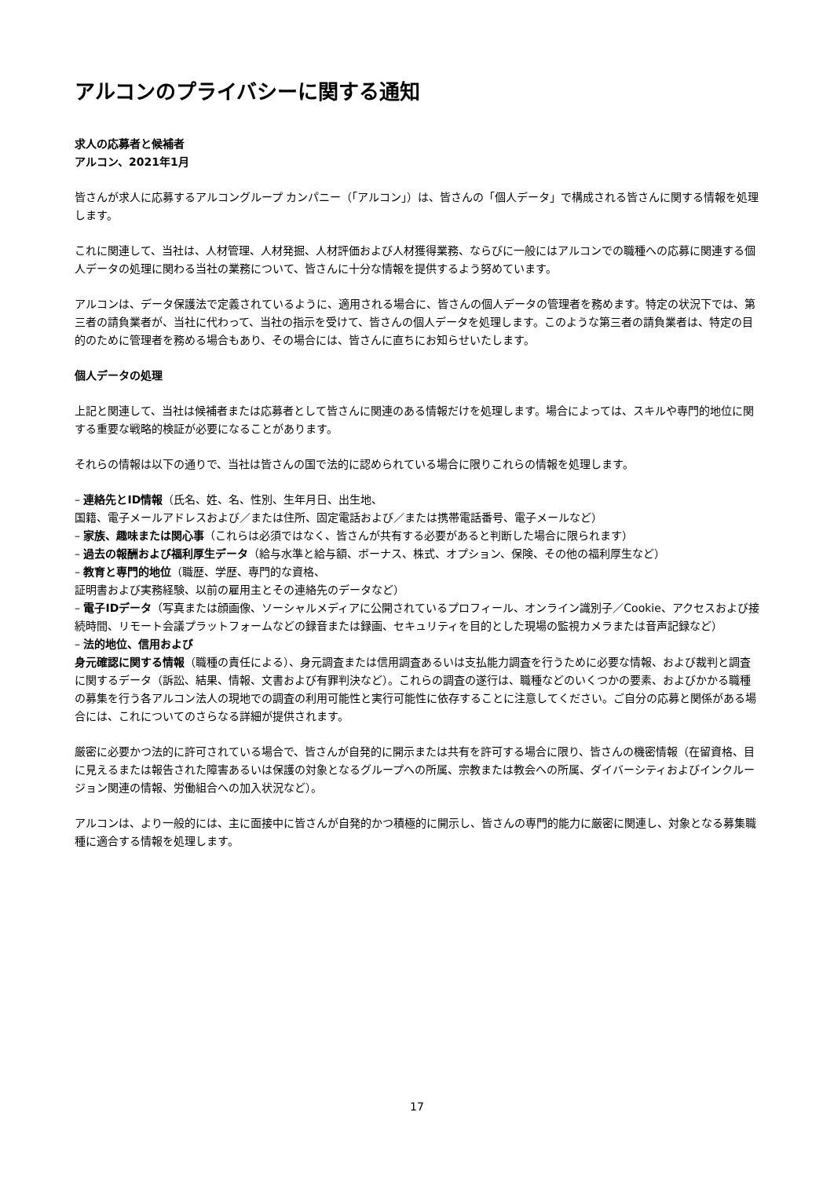アルコンのプライバシーに関する通知
求人の応募者と候補者
アルコン、2021年1月
皆さんが求人に応募するアルコングループ カンパニー（「アルコン」）は、皆さんの「個人データ」で構成される皆さんに関する情報を処理します。
これに関連して、当社は、人材管理、人材発掘、人材評価および人材獲得業務、ならびに一般にはアルコンでの職種への応募に関連する個人データの処理に関わる当社の業務について、皆さんに十分な情報を提供するよう努めています。
アルコンは、データ保護法で定義されているように、適用される場合に、皆さんの個人データの管理者を務めます。特定の状況下では、第三者の請負業者が、当社に代わって、当社の指示を受けて、皆さんの個人データを処理します。このような第三者の請負業者は、特定の目的のために管理者を務める場合もあり、その場合には、皆さんに直ちにお知らせいたします。
個人データの処理
上記と関連して、当社は候補者または応募者として皆さんに関連のある情報だけを処理します。場合によっては、スキルや専門的地位に関する重要な戦略的検証が必要になることがあります。
それらの情報は以下の通りで、当社は皆さんの国で法的に認められている場合に限りこれらの情報を処理します。
– 連絡先とID情報（氏名、姓、名、性別、生年月日、出生地、
国籍、電子メールアドレスおよび／または住所、固定電話および／または携帯電話番号、電子メールなど）
– 家族、趣味または関心事（これらは必須ではなく、皆さんが共有する必要があると判断した場合に限られます）
– 過去の報酬および福利厚生データ（給与水準と給与額、ボーナス、株式、オプション、保険、その他の福利厚生など）
– 教育と専門的地位（職歴、学歴、専門的な資格、
証明書および実務経験、以前の雇用主とその連絡先のデータなど）
– 電子IDデータ（写真または顔画像、ソーシャルメディアに公開されているプロフィール、オンライン識別子／Cookie、アクセスおよび接続時間、リモート会議プラットフォームなどの録音または録画、セキュリティを目的とした現場の監視カメラまたは音声記録など）
– 法的地位、信用および
身元確認に関する情報（職種の責任による）、身元調査または信用調査あるいは支払能力調査を行うために必要な情報、および裁判と調査に関するデータ（訴訟、結果、情報、文書および有罪判決など）。これらの調査の遂行は、職種などのいくつかの要素、およびかかる職種の募集を行う各アルコン法人の現地での調査の利用可能性と実行可能性に依存することに注意してください。ご自分の応募と関係がある場合には、これについてのさらなる詳細が提供されます。
厳密に必要かつ法的に許可されている場合で、皆さんが自発的に開示または共有を許可する場合に限り、皆さんの機密情報（在留資格、目に見えるまたは報告された障害あるいは保護の対象となるグループへの所属、宗教または教会への所属、ダイバーシティおよびインクルージョン関連の情報、労働組合への加入状況など）。
アルコンは、より一般的には、主に面接中に皆さんが自発的かつ積極的に開示し、皆さんの専門的能力に厳密に関連し、対象となる募集職種に適合する情報を処理します。
17